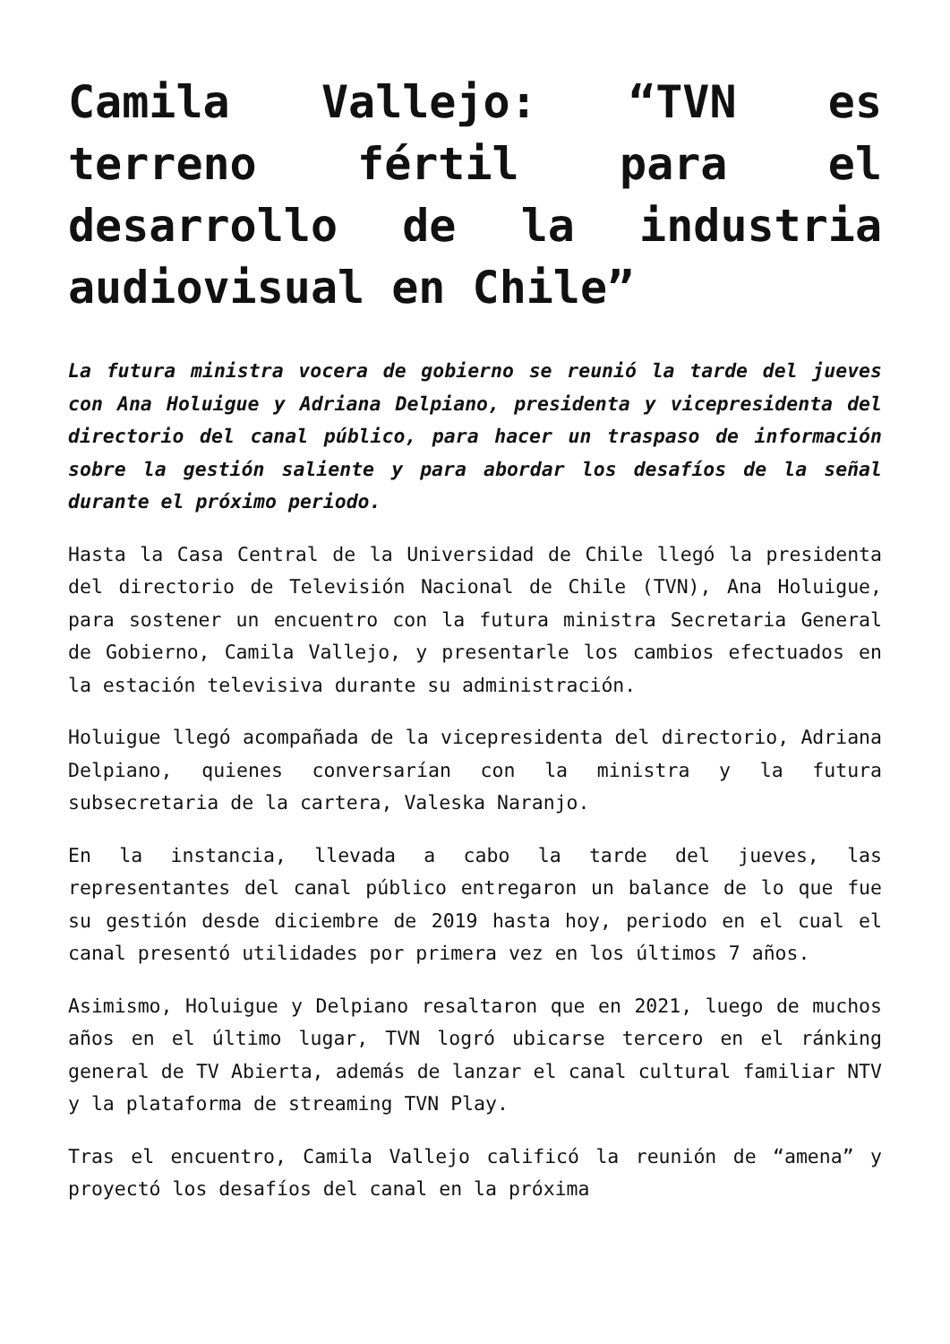Camila Vallejo: “TVN es terreno fértil para el desarrollo de la industria audiovisual en Chile”
La futura ministra vocera de gobierno se reunió la tarde del jueves con Ana Holuigue y Adriana Delpiano, presidenta y vicepresidenta del directorio del canal público, para hacer un traspaso de información sobre la gestión saliente y para abordar los desafíos de la señal durante el próximo periodo.
Hasta la Casa Central de la Universidad de Chile llegó la presidenta del directorio de Televisión Nacional de Chile (TVN), Ana Holuigue, para sostener un encuentro con la futura ministra Secretaria General de Gobierno, Camila Vallejo, y presentarle los cambios efectuados en la estación televisiva durante su administración.
Holuigue llegó acompañada de la vicepresidenta del directorio, Adriana Delpiano, quienes conversarían con la ministra y la futura subsecretaria de la cartera, Valeska Naranjo.
En la instancia, llevada a cabo la tarde del jueves, las representantes del canal público entregaron un balance de lo que fue su gestión desde diciembre de 2019 hasta hoy, periodo en el cual el canal presentó utilidades por primera vez en los últimos 7 años.
Asimismo, Holuigue y Delpiano resaltaron que en 2021, luego de muchos años en el último lugar, TVN logró ubicarse tercero en el ránking general de TV Abierta, además de lanzar el canal cultural familiar NTV y la plataforma de streaming TVN Play.
Tras el encuentro, Camila Vallejo calificó la reunión de “amena” y proyectó los desafíos del canal en la próxima